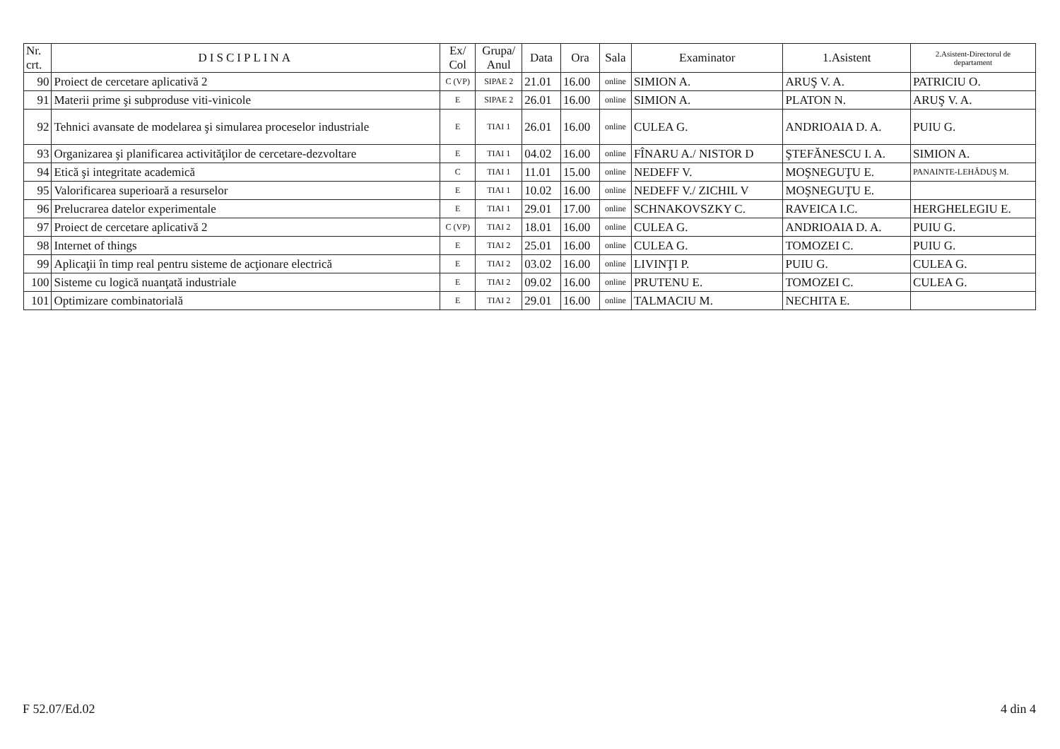| Nr. crt. | DISCIPLINA | Ex/ Col | Grupa/ Anul | Data | Ora | Sala | Examinator | 1.Asistent | 2.Asistent-Directorul de departament |
| --- | --- | --- | --- | --- | --- | --- | --- | --- | --- |
| 90 | Proiect de cercetare aplicativă 2 | C (VP) | SIPAE 2 | 21.01 | 16.00 | online | SIMION A. | ARUŞ V. A. | PATRICIU O. |
| 91 | Materii prime şi subproduse viti-vinicole | E | SIPAE 2 | 26.01 | 16.00 | online | SIMION A. | PLATON N. | ARUŞ V. A. |
| 92 | Tehnici avansate de modelarea şi simularea proceselor industriale | E | TIAI 1 | 26.01 | 16.00 | online | CULEA G. | ANDRIOAIA D. A. | PUIU G. |
| 93 | Organizarea şi planificarea activităţilor de cercetare-dezvoltare | E | TIAI 1 | 04.02 | 16.00 | online | FÎNARU A./ NISTOR D | ŞTEFĂNESCU I. A. | SIMION A. |
| 94 | Etică şi integritate academică | C | TIAI 1 | 11.01 | 15.00 | online | NEDEFF V. | MOŞNEGUŢU E. | PANAINTE-LEHĂDUŞ M. |
| 95 | Valorificarea superioară a resurselor | E | TIAI 1 | 10.02 | 16.00 | online | NEDEFF V./ ZICHIL V | MOŞNEGUŢU E. | |
| 96 | Prelucrarea datelor experimentale | E | TIAI 1 | 29.01 | 17.00 | online | SCHNAKOVSZKY C. | RAVEICA I.C. | HERGHELEGIU E. |
| 97 | Proiect de cercetare aplicativă 2 | C (VP) | TIAI 2 | 18.01 | 16.00 | online | CULEA G. | ANDRIOAIA D. A. | PUIU G. |
| 98 | Internet of things | E | TIAI 2 | 25.01 | 16.00 | online | CULEA G. | TOMOZEI C. | PUIU G. |
| 99 | Aplicaţii în timp real pentru sisteme de acţionare electrică | E | TIAI 2 | 03.02 | 16.00 | online | LIVINŢI P. | PUIU G. | CULEA G. |
| 100 | Sisteme cu logică nuanţată industriale | E | TIAI 2 | 09.02 | 16.00 | online | PRUTENU E. | TOMOZEI C. | CULEA G. |
| 101 | Optimizare combinatorială | E | TIAI 2 | 29.01 | 16.00 | online | TALMACIU M. | NECHITA E. | |
F 52.07/Ed.02 4 din 4